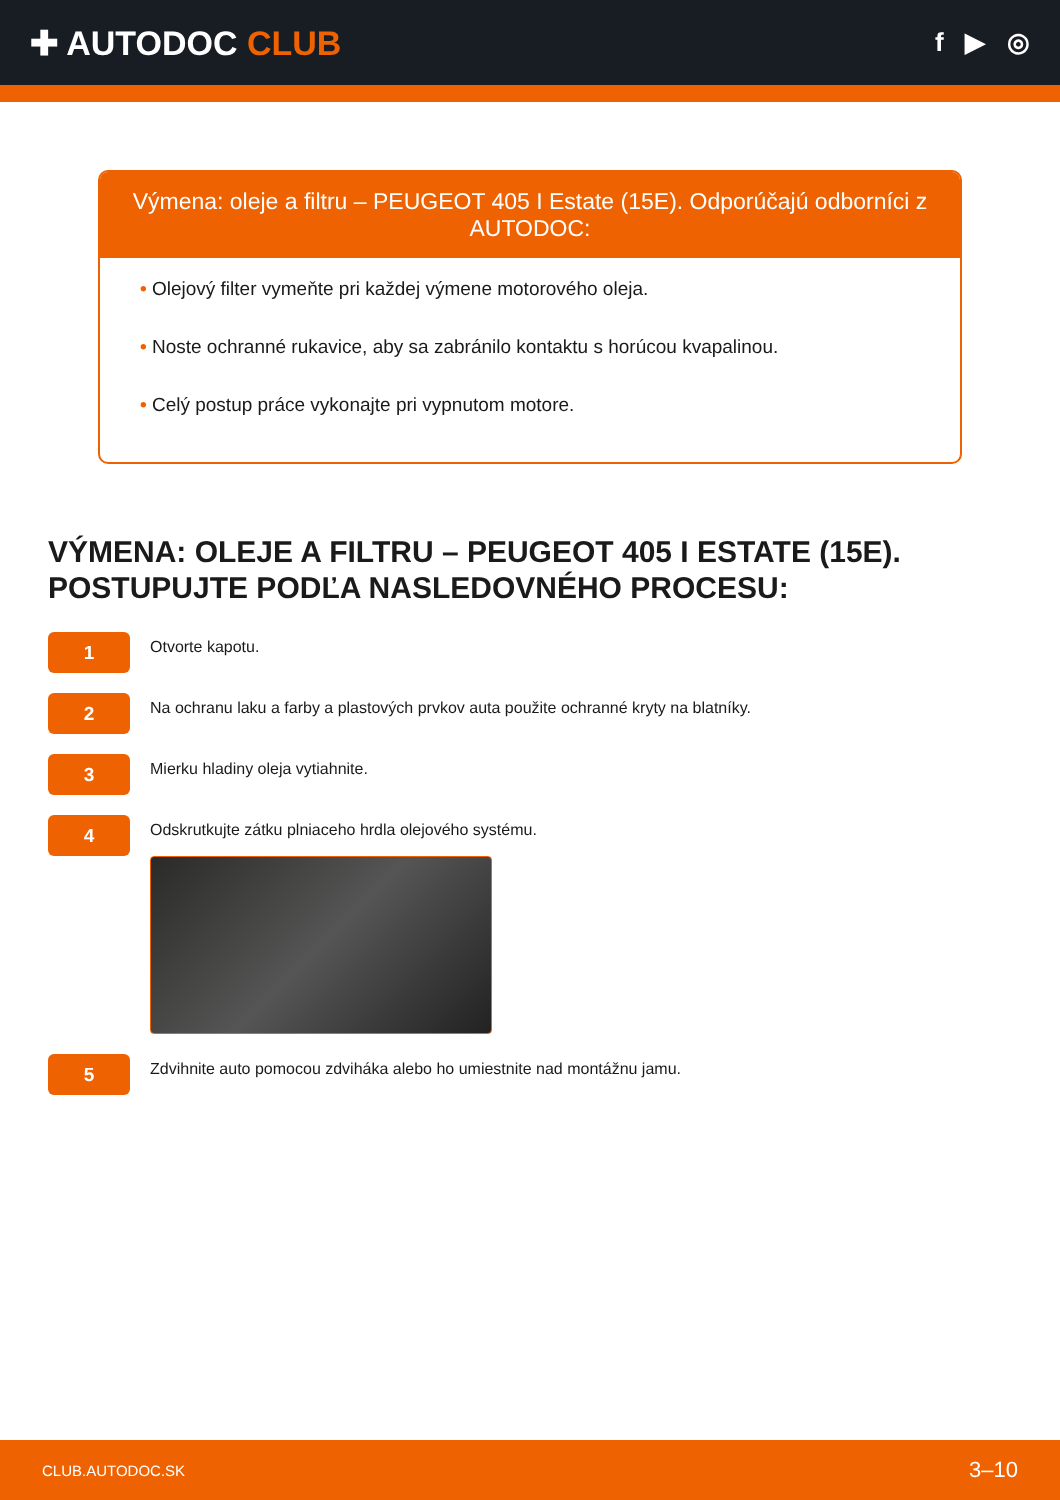✚ AUTODOC CLUB
f ▶ ◎
Výmena: oleje a filtru – PEUGEOT 405 I Estate (15E). Odporúčajú odborníci z AUTODOC:
• Olejový filter vymeňte pri každej výmene motorového oleja.
• Noste ochranné rukavice, aby sa zabránilo kontaktu s horúcou kvapalinou.
• Celý postup práce vykonajte pri vypnutom motore.
VÝMENA: OLEJE A FILTRU – PEUGEOT 405 I ESTATE (15E). POSTUPUJTE PODĽA NASLEDOVNÉHO PROCESU:
1
Otvorte kapotu.
2
Na ochranu laku a farby a plastových prvkov auta použite ochranné kryty na blatníky.
3
Mierku hladiny oleja vytiahnite.
4
Odskrutkujte zátku plniaceho hrdla olejového systému.
5
Zdvihnite auto pomocou zdviháka alebo ho umiestnite nad montážnu jamu.
CLUB.AUTODOC.SK 3–10